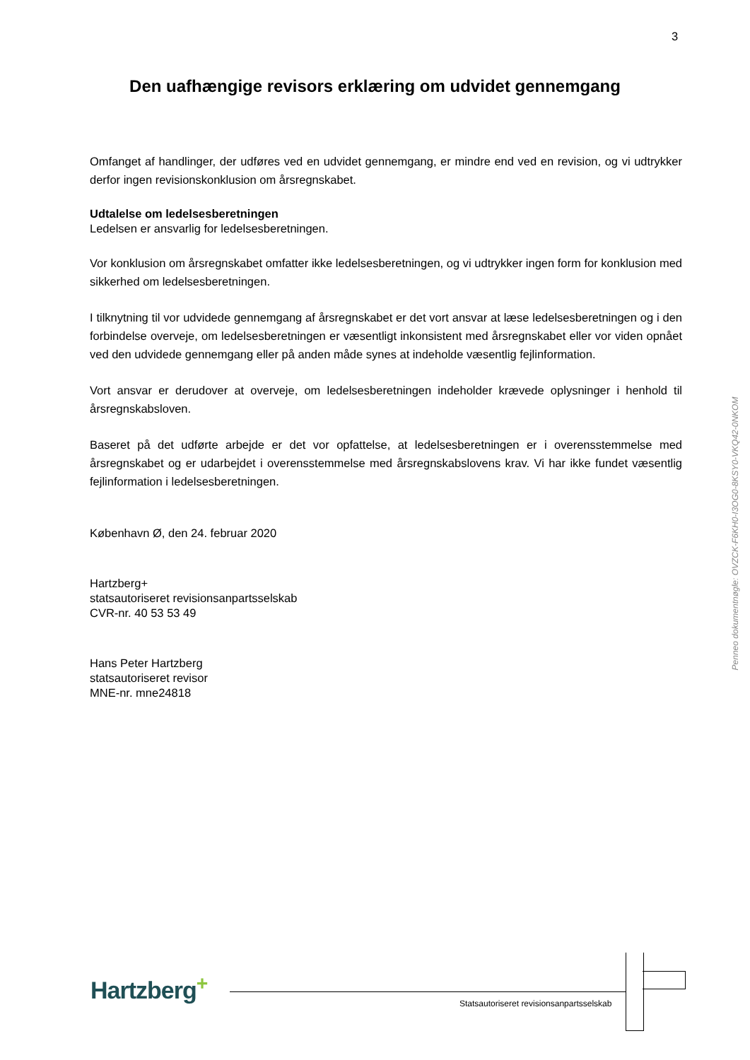3
Den uafhængige revisors erklæring om udvidet gennemgang
Omfanget af handlinger, der udføres ved en udvidet gennemgang, er mindre end ved en revision, og vi udtrykker derfor ingen revisionskonklusion om årsregnskabet.
Udtalelse om ledelsesberetningen
Ledelsen er ansvarlig for ledelsesberetningen.
Vor konklusion om årsregnskabet omfatter ikke ledelsesberetningen, og vi udtrykker ingen form for konklusion med sikkerhed om ledelsesberetningen.
I tilknytning til vor udvidede gennemgang af årsregnskabet er det vort ansvar at læse ledelsesberetningen og i den forbindelse overveje, om ledelsesberetningen er væsentligt inkonsistent med årsregnskabet eller vor viden opnået ved den udvidede gennemgang eller på anden måde synes at indeholde væsentlig fejlinformation.
Vort ansvar er derudover at overveje, om ledelsesberetningen indeholder krævede oplysninger i henhold til årsregnskabsloven.
Baseret på det udførte arbejde er det vor opfattelse, at ledelsesberetningen er i overensstemmelse med årsregnskabet og er udarbejdet i overensstemmelse med årsregnskabslovens krav. Vi har ikke fundet væsentlig fejlinformation i ledelsesberetningen.
København Ø, den 24. februar 2020
Hartzberg+
statsautoriseret revisionsanpartsselskab
CVR-nr. 40 53 53 49
Hans Peter Hartzberg
statsautoriseret revisor
MNE-nr. mne24818
Penneo dokumentnøgle: OVZCK-F6KH0-I3OG0-8KSY0-VKQ42-0NKOM
Hartzberg<sup>+</sup>
Statsautoriseret revisionsanpartsselskab